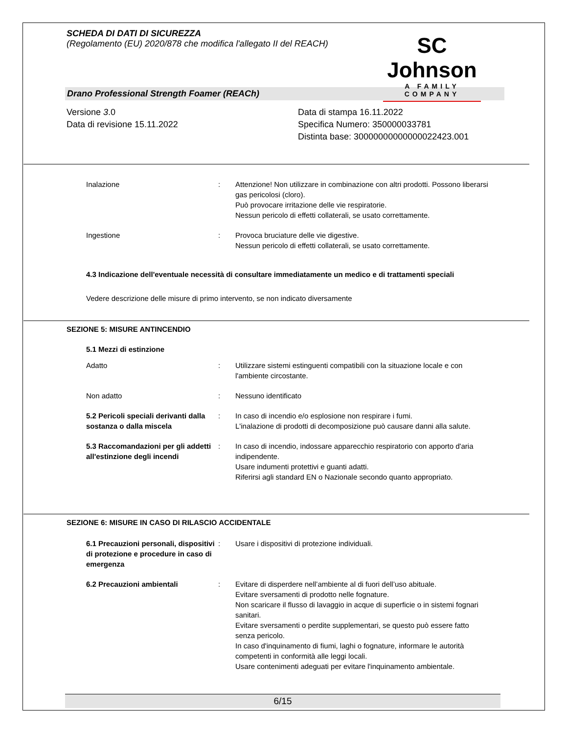SCHEDA DI DATI DI SICUREZZA
(Regolamento (EU) 2020/878 che modifica l'allegato II del REACH)
SC Johnson
A FAMILY COMPANY
Drano Professional Strength Foamer (REACh)
Versione 3.0
Data di revisione 15.11.2022
Data di stampa 16.11.2022
Specifica Numero: 350000033781
Distinta base: 30000000000000022423.001
Inalazione : Attenzione! Non utilizzare in combinazione con altri prodotti. Possono liberarsi gas pericolosi (cloro).
Può provocare irritazione delle vie respiratorie.
Nessun pericolo di effetti collaterali, se usato correttamente.
Ingestione : Provoca bruciature delle vie digestive.
Nessun pericolo di effetti collaterali, se usato correttamente.
4.3 Indicazione dell'eventuale necessità di consultare immediatamente un medico e di trattamenti speciali
Vedere descrizione delle misure di primo intervento, se non indicato diversamente
SEZIONE 5: MISURE ANTINCENDIO
5.1 Mezzi di estinzione
Adatto : Utilizzare sistemi estinguenti compatibili con la situazione locale e con l'ambiente circostante.
Non adatto : Nessuno identificato
5.2 Pericoli speciali derivanti dalla sostanza o dalla miscela
: In caso di incendio e/o esplosione non respirare i fumi.
L'inalazione di prodotti di decomposizione può causare danni alla salute.
5.3 Raccomandazioni per gli addetti all'estinzione degli incendi
: In caso di incendio, indossare apparecchio respiratorio con apporto d'aria indipendente.
Usare indumenti protettivi e guanti adatti.
Riferirsi agli standard EN o Nazionale secondo quanto appropriato.
SEZIONE 6: MISURE IN CASO DI RILASCIO ACCIDENTALE
6.1 Precauzioni personali, dispositivi di protezione e procedure in caso di emergenza
: Usare i dispositivi di protezione individuali.
6.2 Precauzioni ambientali : Evitare di disperdere nell’ambiente al di fuori dell’uso abituale.
Evitare sversamenti di prodotto nelle fognature.
Non scaricare il flusso di lavaggio in acque di superficie o in sistemi fognari sanitari.
Evitare sversamenti o perdite supplementari, se questo può essere fatto senza pericolo.
In caso d'inquinamento di fiumi, laghi o fognature, informare le autorità competenti in conformità alle leggi locali.
Usare contenimenti adeguati per evitare l'inquinamento ambientale.
6/15